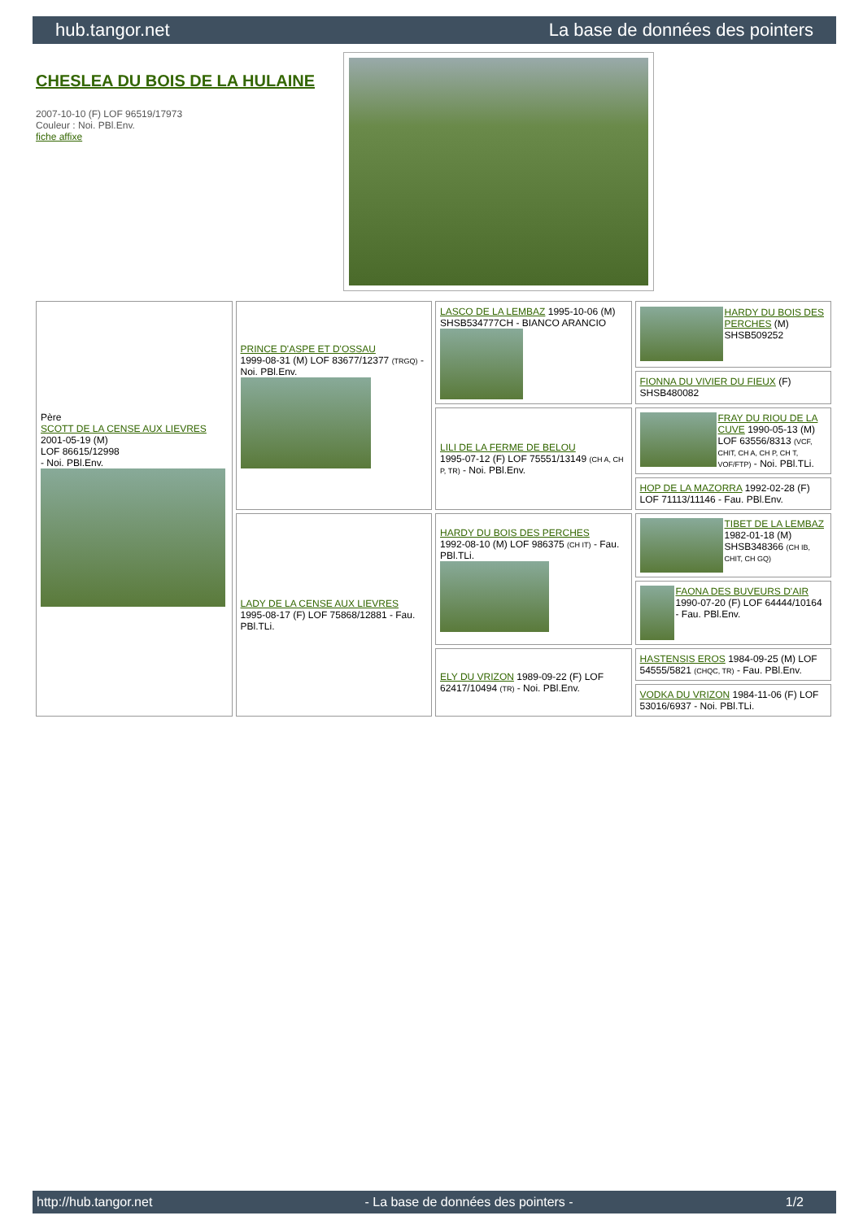hub.tangor.net La base de données des pointers
CHESLEA DU BOIS DE LA HULAINE
2007-10-10 (F) LOF 96519/17973
Couleur : Noi. PBl.Env.
fiche affixe
| Père SCOTT DE LA CENSE AUX LIEVRES 2001-05-19 (M) LOF 86615/12998 - Noi. PBl.Env. | PRINCE D'ASPE ET D'OSSAU 1999-08-31 (M) LOF 83677/12377 (TRGQ) - Noi. PBl.Env. | LASCO DE LA LEMBAZ 1995-10-06 (M) SHSB534777CH - BIANCO ARANCIO | HARDY DU BOIS DES PERCHES (M) SHSB509252 |
| | | | FIONNA DU VIVIER DU FIEUX (F) SHSB480082 |
| | | LILI DE LA FERME DE BELOU 1995-07-12 (F) LOF 75551/13149 (CH A, CH P, TR) - Noi. PBl.Env. | FRAY DU RIOU DE LA CUVE 1990-05-13 (M) LOF 63556/8313 (VCF, CHIT, CH A, CH P, CH T, VOF/FTP) - Noi. PBl.TLi. |
| | | | HOP DE LA MAZORRA 1992-02-28 (F) LOF 71113/11146 - Fau. PBl.Env. |
| | LADY DE LA CENSE AUX LIEVRES 1995-08-17 (F) LOF 75868/12881 - Fau. PBl.TLi. | HARDY DU BOIS DES PERCHES 1992-08-10 (M) LOF 986375 (CH IT) - Fau. PBl.TLi. | TIBET DE LA LEMBAZ 1982-01-18 (M) SHSB348366 (CH IB, CHIT, CH GQ) |
| | | | FAONA DES BUVEURS D'AIR 1990-07-20 (F) LOF 64444/10164 - Fau. PBl.Env. |
| | | ELY DU VRIZON 1989-09-22 (F) LOF 62417/10494 (TR) - Noi. PBl.Env. | HASTENSIS EROS 1984-09-25 (M) LOF 54555/5821 (CHQC, TR) - Fau. PBl.Env. |
| | | | VODKA DU VRIZON 1984-11-06 (F) LOF 53016/6937 - Noi. PBl.TLi. |
http://hub.tangor.net - La base de données des pointers - 1/2